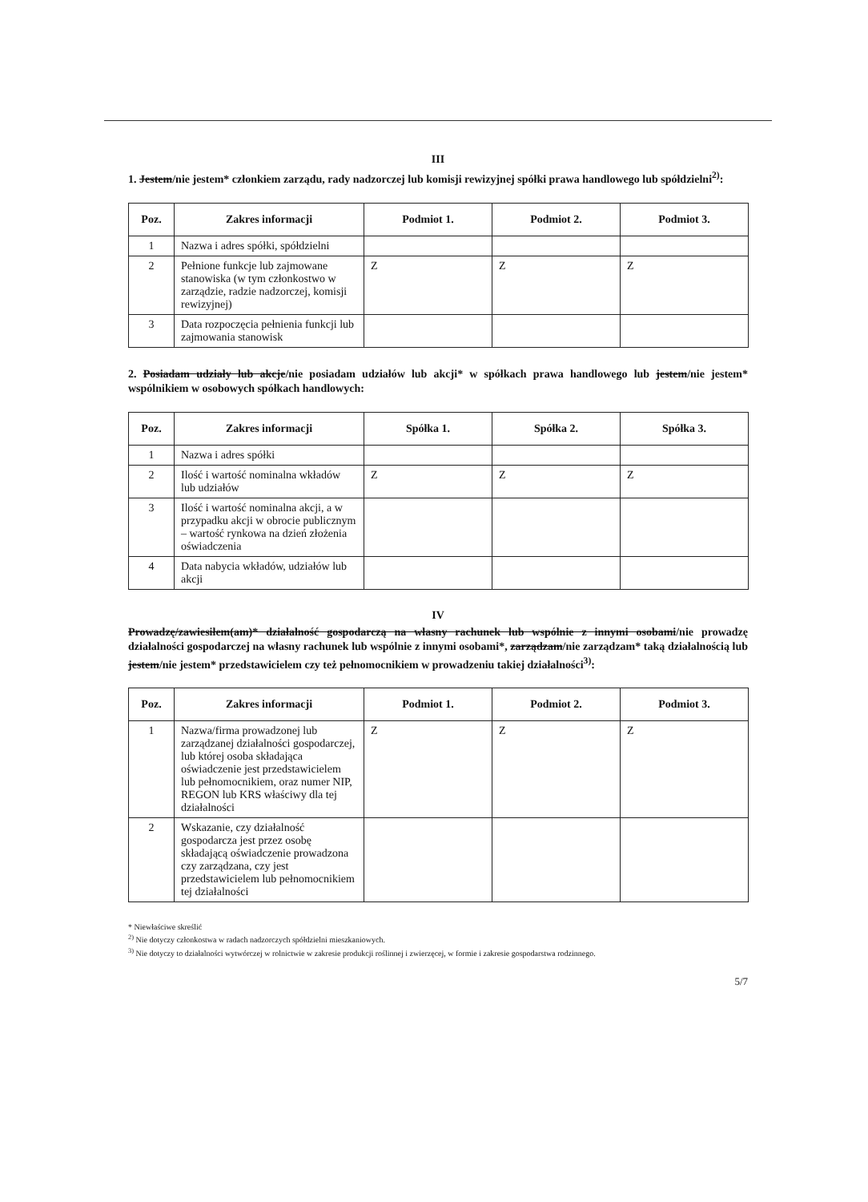III
1. Jestem/nie jestem* członkiem zarządu, rady nadzorczej lub komisji rewizyjnej spółki prawa handlowego lub spółdzielni<sup>2)</sup>:
| Poz. | Zakres informacji | Podmiot 1. | Podmiot 2. | Podmiot 3. |
| --- | --- | --- | --- | --- |
| 1 | Nazwa i adres spółki, spółdzielni | | | |
| 2 | Pełnione funkcje lub zajmowane stanowiska (w tym członkostwo w zarządzie, radzie nadzorczej, komisji rewizyjnej) | Z | Z | Z |
| 3 | Data rozpoczęcia pełnienia funkcji lub zajmowania stanowisk | | | |
2. Posiadam udziały lub akcje/nie posiadam udziałów lub akcji* w spółkach prawa handlowego lub jestem/nie jestem* wspólnikiem w osobowych spółkach handlowych:
| Poz. | Zakres informacji | Spółka 1. | Spółka 2. | Spółka 3. |
| --- | --- | --- | --- | --- |
| 1 | Nazwa i adres spółki | | | |
| 2 | Ilość i wartość nominalna wkładów lub udziałów | Z | Z | Z |
| 3 | Ilość i wartość nominalna akcji, a w przypadku akcji w obrocie publicznym – wartość rynkowa na dzień złożenia oświadczenia | | | |
| 4 | Data nabycia wkładów, udziałów lub akcji | | | |
IV
Prowadzę/zawiesiłem(am)* działalność gospodarczą na własny rachunek lub wspólnie z innymi osobami/nie prowadzę działalności gospodarczej na własny rachunek lub wspólnie z innymi osobami*, zarządzam/nie zarządzam* taką działalnością lub jestem/nie jestem* przedstawicielem czy też pełnomocnikiem w prowadzeniu takiej działalności<sup>3)</sup>:
| Poz. | Zakres informacji | Podmiot 1. | Podmiot 2. | Podmiot 3. |
| --- | --- | --- | --- | --- |
| 1 | Nazwa/firma prowadzonej lub zarządzanej działalności gospodarczej, lub której osoba składająca oświadczenie jest przedstawicielem lub pełnomocnikiem, oraz numer NIP, REGON lub KRS właściwy dla tej działalności | Z | Z | Z |
| 2 | Wskazanie, czy działalność gospodarcza jest przez osobę składającą oświadczenie prowadzona czy zarządzana, czy jest przedstawicielem lub pełnomocnikiem tej działalności | | | |
* Niewłaściwe skreślić
<sup>2)</sup> Nie dotyczy członkostwa w radach nadzorczych spółdzielni mieszkaniowych.
<sup>3)</sup> Nie dotyczy to działalności wytwórczej w rolnictwie w zakresie produkcji roślinnej i zwierzęcej, w formie i zakresie gospodarstwa rodzinnego.
5/7